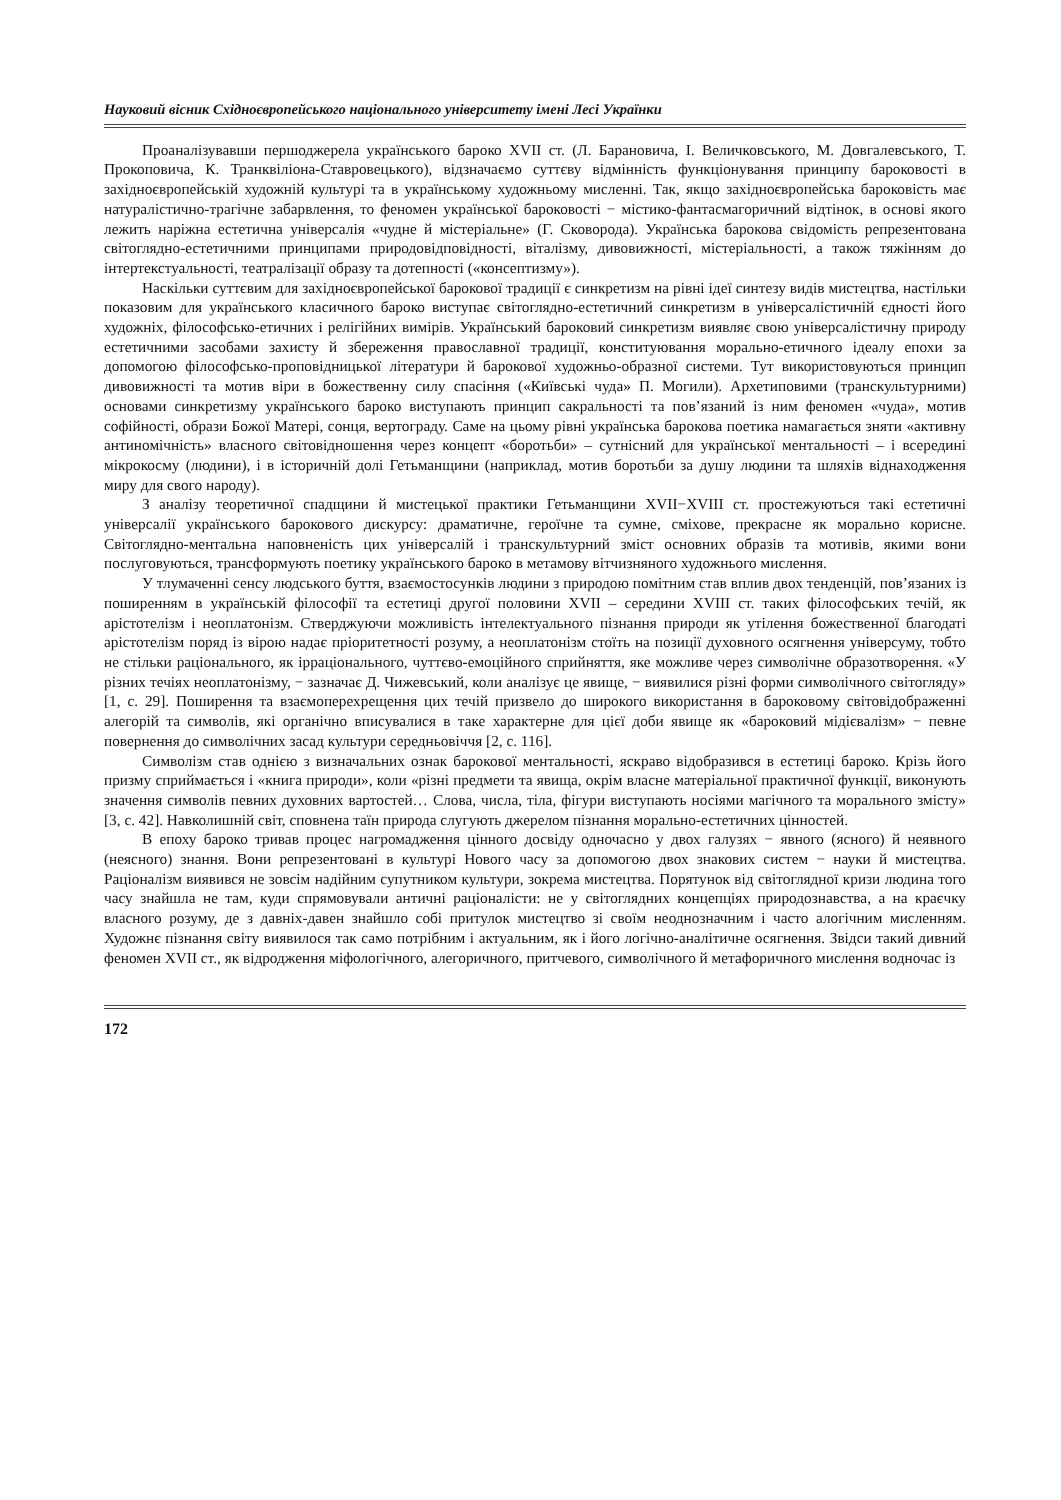Науковий вісник Східноєвропейського національного університету імені Лесі Українки
Проаналізувавши першоджерела українського бароко XVII ст. (Л. Барановича, І. Величковського, М. Довгалевського, Т. Прокоповича, К. Транквіліона-Ставровецького), відзначаємо суттєву відмінність функціонування принципу бароковості в західноєвропейській художній культурі та в українському художньому мисленні. Так, якщо західноєвропейська бароковість має натуралістично-трагічне забарвлення, то феномен української бароковості − містико-фантасмагоричний відтінок, в основі якого лежить наріжна естетична універсалія «чудне й містеріальне» (Г. Сковорода). Українська барокова свідомість репрезентована світоглядно-естетичними принципами природовідповідності, віталізму, дивовижності, містеріальності, а також тяжінням до інтертекстуальності, театралізації образу та дотепності («консептизму»).
Наскільки суттєвим для західноєвропейської барокової традиції є синкретизм на рівні ідеї синтезу видів мистецтва, настільки показовим для українського класичного бароко виступає світоглядно-естетичний синкретизм в універсалістичній єдності його художніх, філософсько-етичних і релігійних вимірів. Український бароковий синкретизм виявляє свою універсалістичну природу естетичними засобами захисту й збереження православної традиції, конституювання морально-етичного ідеалу епохи за допомогою філософсько-проповідницької літератури й барокової художньо-образної системи. Тут використовуються принцип дивовижності та мотив віри в божественну силу спасіння («Київські чуда» П. Могили). Архетиповими (транскультурними) основами синкретизму українського бароко виступають принцип сакральності та пов’язаний із ним феномен «чуда», мотив софійності, образи Божої Матері, сонця, вертограду. Саме на цьому рівні українська барокова поетика намагається зняти «активну антиномічність» власного світовідношення через концепт «боротьби» – сутнісний для української ментальності – і всередині мікрокосму (людини), і в історичній долі Гетьманщини (наприклад, мотив боротьби за душу людини та шляхів віднаходження миру для свого народу).
З аналізу теоретичної спадщини й мистецької практики Гетьманщини XVII−XVIII ст. простежуються такі естетичні універсалії українського барокового дискурсу: драматичне, героїчне та сумне, сміхове, прекрасне як морально корисне. Світоглядно-ментальна наповненість цих універсалій і транскультурний зміст основних образів та мотивів, якими вони послуговуються, трансформують поетику українського бароко в метамову вітчизняного художнього мислення.
У тлумаченні сенсу людського буття, взаємостосунків людини з природою помітним став вплив двох тенденцій, пов’язаних із поширенням в українській філософії та естетиці другої половини XVII – середини XVIII ст. таких філософських течій, як арістотелізм і неоплатонізм. Стверджуючи можливість інтелектуального пізнання природи як утілення божественної благодаті арістотелізм поряд із вірою надає пріоритетності розуму, а неоплатонізм стоїть на позиції духовного осягнення універсуму, тобто не стільки раціонального, як ірраціонального, чуттєво-емоційного сприйняття, яке можливе через символічне образотворення. «У різних течіях неоплатонізму, − зазначає Д. Чижевський, коли аналізує це явище, − виявилися різні форми символічного світогляду» [1, с. 29]. Поширення та взаємоперехрещення цих течій призвело до широкого використання в бароковому світовідображенні алегорій та символів, які органічно вписувалися в таке характерне для цієї доби явище як «бароковий мідієвалізм» − певне повернення до символічних засад культури середньовіччя [2, с. 116].
Символізм став однією з визначальних ознак барокової ментальності, яскраво відобразився в естетиці бароко. Крізь його призму сприймається і «книга природи», коли «різні предмети та явища, окрім власне матеріальної практичної функції, виконують значення символів певних духовних вартостей… Слова, числа, тіла, фігури виступають носіями магічного та морального змісту» [3, с. 42]. Навколишній світ, сповнена таїн природа слугують джерелом пізнання морально-естетичних цінностей.
В епоху бароко тривав процес нагромадження цінного досвіду одночасно у двох галузях − явного (ясного) й неявного (неясного) знання. Вони репрезентовані в культурі Нового часу за допомогою двох знакових систем − науки й мистецтва. Раціоналізм виявився не зовсім надійним супутником культури, зокрема мистецтва. Порятунок від світоглядної кризи людина того часу знайшла не там, куди спрямовували античні раціоналісти: не у світоглядних концепціях природознавства, а на краєчку власного розуму, де з давніх-давен знайшло собі притулок мистецтво зі своїм неоднозначним і часто алогічним мисленням. Художнє пізнання світу виявилося так само потрібним і актуальним, як і його логічно-аналітичне осягнення. Звідси такий дивний феномен XVII ст., як відродження міфологічного, алегоричного, притчевого, символічного й метафоричного мислення водночас із
172